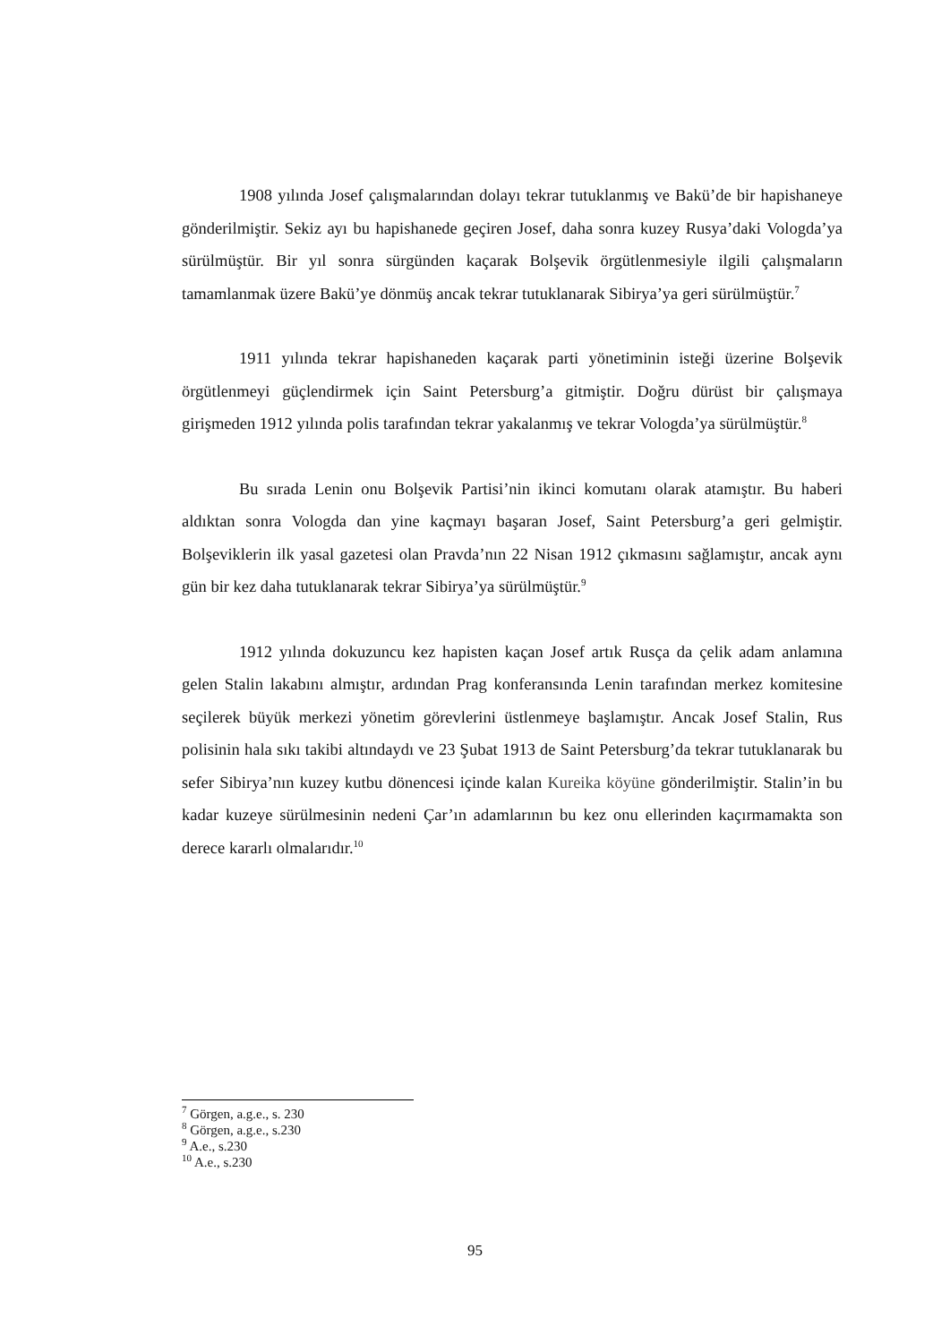1908 yılında Josef çalışmalarından dolayı tekrar tutuklanmış ve Bakü’de bir hapishaneye gönderilmiştir. Sekiz ayı bu hapishanede geçiren Josef, daha sonra kuzey Rusya’daki Vologda’ya sürülmüştür. Bir yıl sonra sürgünden kaçarak Bolşevik örgütlenmesiyle ilgili çalışmaların tamamlanmak üzere Bakü’ye dönmüş ancak tekrar tutuklanarak Sibirya’ya geri sürülmüştür.<sup>7</sup>
1911 yılında tekrar hapishaneden kaçarak parti yönetiminin isteği üzerine Bolşevik örgütlenmeyi güçlendirmek için Saint Petersburg’a gitmiştir. Doğru dürüst bir çalışmaya girişmeden 1912 yılında polis tarafından tekrar yakalanmış ve tekrar Vologda’ya sürülmüştür.<sup>8</sup>
Bu sırada Lenin onu Bolşevik Partisi’nin ikinci komutanı olarak atamıştır. Bu haberi aldıktan sonra Vologda dan yine kaçmayı başaran Josef, Saint Petersburg’a geri gelmiştir. Bolşeviklerin ilk yasal gazetesi olan Pravda’nın 22 Nisan 1912 çıkmasını sağlamıştır, ancak aynı gün bir kez daha tutuklanarak tekrar Sibirya’ya sürülmüştür.<sup>9</sup>
1912 yılında dokuzuncu kez hapisten kaçan Josef artık Rusça da çelik adam anlamına gelen Stalin lakabını almıştır, ardından Prag konferansında Lenin tarafından merkez komitesine seçilerek büyük merkezi yönetim görevlerini üstlenmeye başlamıştır. Ancak Josef Stalin, Rus polisinin hala sıkı takibi altındaydı ve 23 Şubat 1913 de Saint Petersburg’da tekrar tutuklanarak bu sefer Sibirya’nın kuzey kutbu dönencesi içinde kalan Kureika köyüne gönderilmiştir. Stalin’in bu kadar kuzeye sürülmesinin nedeni Çar’ın adamlarının bu kez onu ellerinden kaçırmamakta son derece kararlı olmalarıdır.<sup>10</sup>
<sup>7</sup> Görgen, a.g.e., s. 230
<sup>8</sup> Görgen, a.g.e., s.230
<sup>9</sup> A.e., s.230
<sup>10</sup> A.e., s.230
95